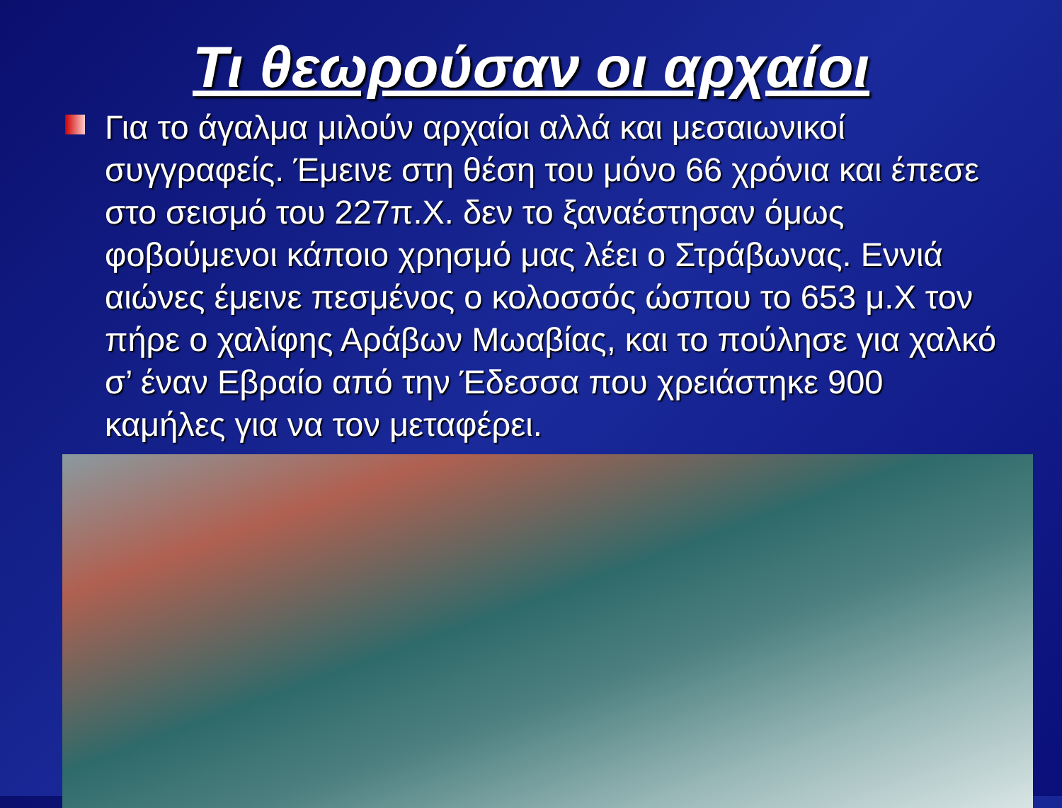Τι θεωρούσαν οι αρχαίοι
Για το άγαλμα μιλούν αρχαίοι αλλά και μεσαιωνικοί συγγραφείς. Έμεινε στη θέση του μόνο 66 χρόνια και έπεσε στο σεισμό του 227π.Χ. δεν το ξαναέστησαν όμως φοβούμενοι κάποιο χρησμό μας λέει ο Στράβωνας. Εννιά αιώνες έμεινε πεσμένος ο κολοσσός ώσπου το 653 μ.Χ τον πήρε ο χαλίφης Αράβων Μωαβίας, και το πούλησε για χαλκό σ’ έναν Εβραίο από την Έδεσσα που χρειάστηκε 900 καμήλες για να τον μεταφέρει.